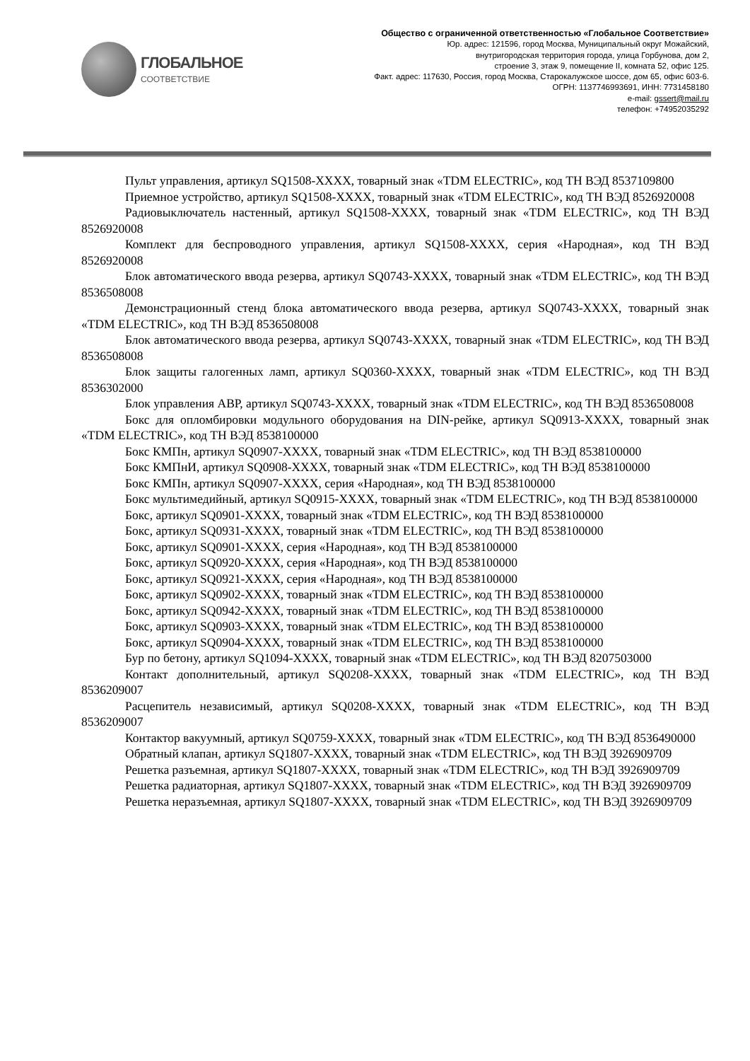ГЛОБАЛЬНОЕ
СООТВЕТСТВИЕ
Общество с ограниченной ответственностью «Глобальное Соответствие»
Юр. адрес: 121596, город Москва, Муниципальный округ Можайский,
внутригородская территория города, улица Горбунова, дом 2,
строение 3, этаж 9, помещение II, комната 52, офис 125.
Факт. адрес: 117630, Россия, город Москва, Старокалужское шоссе, дом 65, офис 603-6.
ОГРН: 1137746993691, ИНН: 7731458180
e-mail: gssert@mail.ru
телефон: +74952035292
Пульт управления, артикул SQ1508-XXXX, товарный знак «TDM ELECTRIC», код ТН ВЭД 8537109800
Приемное устройство, артикул SQ1508-XXXX, товарный знак «TDM ELECTRIC», код ТН ВЭД 8526920008
Радиовыключатель настенный, артикул SQ1508-XXXX, товарный знак «TDM ELECTRIC», код ТН ВЭД 8526920008
Комплект для беспроводного управления, артикул SQ1508-XXXX, серия «Народная», код ТН ВЭД 8526920008
Блок автоматического ввода резерва, артикул SQ0743-XXXX, товарный знак «TDM ELECTRIC», код ТН ВЭД 8536508008
Демонстрационный стенд блока автоматического ввода резерва, артикул SQ0743-XXXX, товарный знак «TDM ELECTRIC», код ТН ВЭД 8536508008
Блок автоматического ввода резерва, артикул SQ0743-XXXX, товарный знак «TDM ELECTRIC», код ТН ВЭД 8536508008
Блок защиты галогенных ламп, артикул SQ0360-XXXX, товарный знак «TDM ELECTRIC», код ТН ВЭД 8536302000
Блок управления АВР, артикул SQ0743-XXXX, товарный знак «TDM ELECTRIC», код ТН ВЭД 8536508008
Бокс для опломбировки модульного оборудования на DIN-рейке, артикул SQ0913-XXXX, товарный знак «TDM ELECTRIC», код ТН ВЭД 8538100000
Бокс КМПн, артикул SQ0907-XXXX, товарный знак «TDM ELECTRIC», код ТН ВЭД 8538100000
Бокс КМПнИ, артикул SQ0908-XXXX, товарный знак «TDM ELECTRIC», код ТН ВЭД 8538100000
Бокс КМПн, артикул SQ0907-XXXX, серия «Народная», код ТН ВЭД 8538100000
Бокс мультимедийный, артикул SQ0915-XXXX, товарный знак «TDM ELECTRIC», код ТН ВЭД 8538100000
Бокс, артикул SQ0901-XXXX, товарный знак «TDM ELECTRIC», код ТН ВЭД 8538100000
Бокс, артикул SQ0931-XXXX, товарный знак «TDM ELECTRIC», код ТН ВЭД 8538100000
Бокс, артикул SQ0901-XXXX, серия «Народная», код ТН ВЭД 8538100000
Бокс, артикул SQ0920-XXXX, серия «Народная», код ТН ВЭД 8538100000
Бокс, артикул SQ0921-XXXX, серия «Народная», код ТН ВЭД 8538100000
Бокс, артикул SQ0902-XXXX, товарный знак «TDM ELECTRIC», код ТН ВЭД 8538100000
Бокс, артикул SQ0942-XXXX, товарный знак «TDM ELECTRIC», код ТН ВЭД 8538100000
Бокс, артикул SQ0903-XXXX, товарный знак «TDM ELECTRIC», код ТН ВЭД 8538100000
Бокс, артикул SQ0904-XXXX, товарный знак «TDM ELECTRIC», код ТН ВЭД 8538100000
Бур по бетону, артикул SQ1094-XXXX, товарный знак «TDM ELECTRIC», код ТН ВЭД 8207503000
Контакт дополнительный, артикул SQ0208-XXXX, товарный знак «TDM ELECTRIC», код ТН ВЭД 8536209007
Расцепитель независимый, артикул SQ0208-XXXX, товарный знак «TDM ELECTRIC», код ТН ВЭД 8536209007
Контактор вакуумный, артикул SQ0759-XXXX, товарный знак «TDM ELECTRIC», код ТН ВЭД 8536490000
Обратный клапан, артикул SQ1807-XXXX, товарный знак «TDM ELECTRIC», код ТН ВЭД 3926909709
Решетка разъемная, артикул SQ1807-XXXX, товарный знак «TDM ELECTRIC», код ТН ВЭД 3926909709
Решетка радиаторная, артикул SQ1807-XXXX, товарный знак «TDM ELECTRIC», код ТН ВЭД 3926909709
Решетка неразъемная, артикул SQ1807-XXXX, товарный знак «TDM ELECTRIC», код ТН ВЭД 3926909709